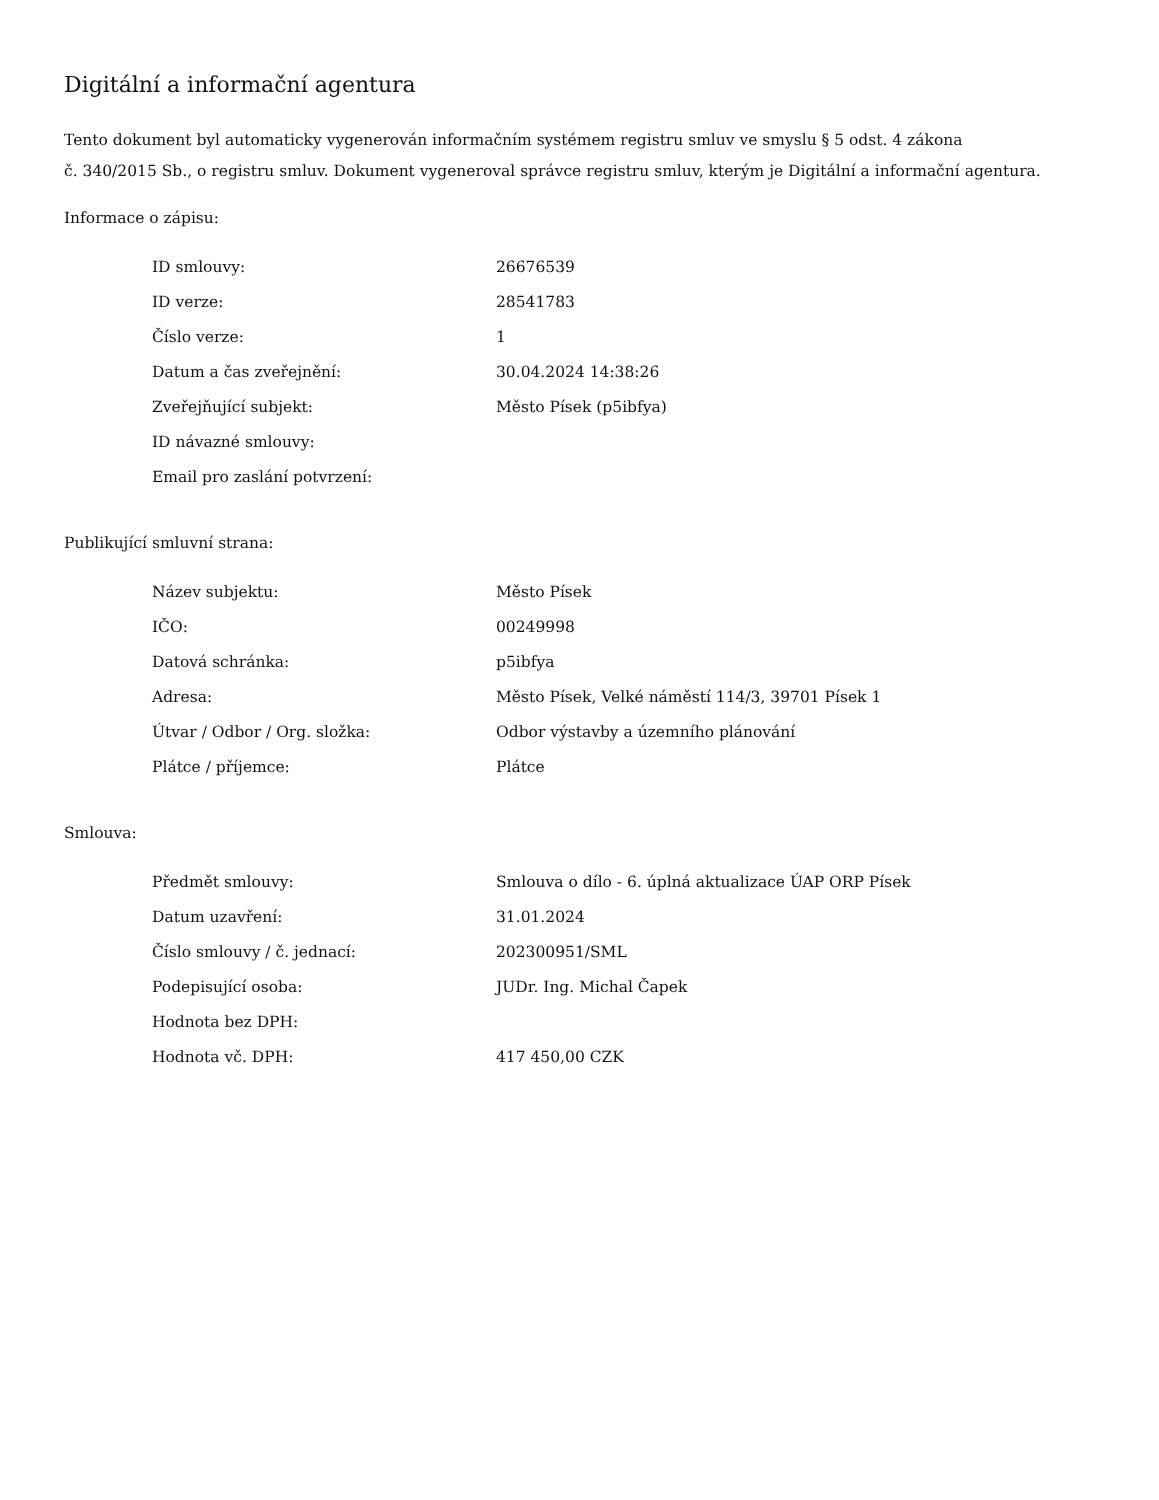Digitální a informační agentura
Tento dokument byl automaticky vygenerován informačním systémem registru smluv ve smyslu § 5 odst. 4 zákona
č. 340/2015 Sb., o registru smluv. Dokument vygeneroval správce registru smluv, kterým je Digitální a informační agentura.
Informace o zápisu:
| ID smlouvy: | 26676539 |
| ID verze: | 28541783 |
| Číslo verze: | 1 |
| Datum a čas zveřejnění: | 30.04.2024 14:38:26 |
| Zveřejňující subjekt: | Město Písek (p5ibfya) |
| ID návazné smlouvy: | |
| Email pro zaslání potvrzení: | |
Publikující smluvní strana:
| Název subjektu: | Město Písek |
| IČO: | 00249998 |
| Datová schránka: | p5ibfya |
| Adresa: | Město Písek, Velké náměstí 114/3, 39701 Písek 1 |
| Útvar / Odbor / Org. složka: | Odbor výstavby a územního plánování |
| Plátce / příjemce: | Plátce |
Smlouva:
| Předmět smlouvy: | Smlouva o dílo - 6. úplná aktualizace ÚAP ORP Písek |
| Datum uzavření: | 31.01.2024 |
| Číslo smlouvy / č. jednací: | 202300951/SML |
| Podepisující osoba: | JUDr. Ing. Michal Čapek |
| Hodnota bez DPH: | |
| Hodnota vč. DPH: | 417 450,00 CZK |